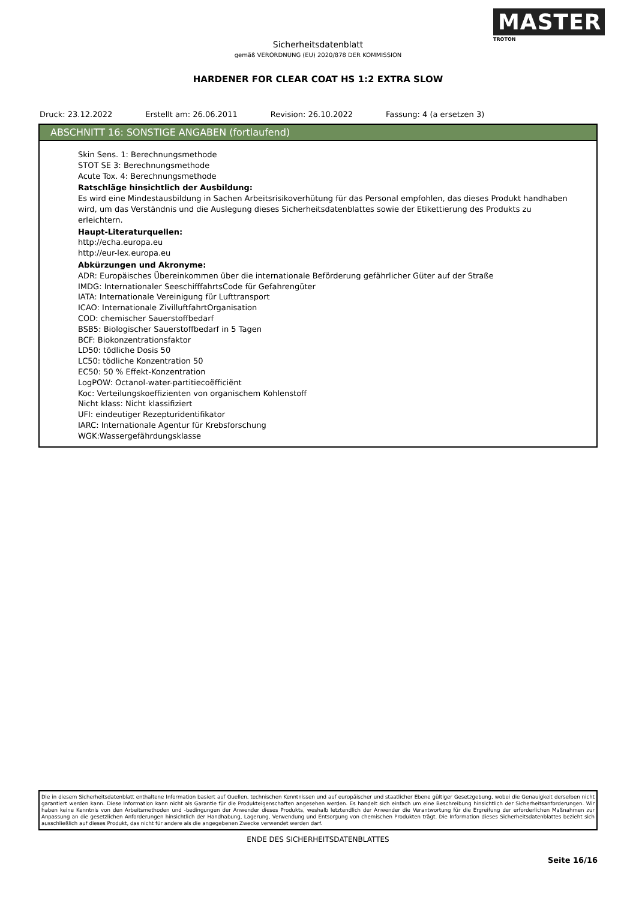MASTER
TROTON
Sicherheitsdatenblatt
gemäß VERORDNUNG (EU) 2020/878 DER KOMMISSION
HARDENER FOR CLEAR COAT HS 1:2 EXTRA SLOW
Druck: 23.12.2022 Erstellt am: 26.06.2011 Revision: 26.10.2022 Fassung: 4 (a ersetzen 3)
ABSCHNITT 16: SONSTIGE ANGABEN (fortlaufend)
Skin Sens. 1: Berechnungsmethode
STOT SE 3: Berechnungsmethode
Acute Tox. 4: Berechnungsmethode
Ratschläge hinsichtlich der Ausbildung:
Es wird eine Mindestausbildung in Sachen Arbeitsrisikoverhütung für das Personal empfohlen, das dieses Produkt handhaben wird, um das Verständnis und die Auslegung dieses Sicherheitsdatenblattes sowie der Etikettierung des Produkts zu erleichtern.
Haupt-Literaturquellen:
http://echa.europa.eu
http://eur-lex.europa.eu
Abkürzungen und Akronyme:
ADR: Europäisches Übereinkommen über die internationale Beförderung gefährlicher Güter auf der Straße
IMDG: Internationaler SeeschifffahrtsCode für Gefahrengüter
IATA: Internationale Vereinigung für Lufttransport
ICAO: Internationale ZivilluftfahrtOrganisation
COD: chemischer Sauerstoffbedarf
BSB5: Biologischer Sauerstoffbedarf in 5 Tagen
BCF: Biokonzentrationsfaktor
LD50: tödliche Dosis 50
LC50: tödliche Konzentration 50
EC50: 50 % Effekt-Konzentration
LogPOW: Octanol-water-partitiecoëfficiënt
Koc: Verteilungskoeffizienten von organischem Kohlenstoff
Nicht klass: Nicht klassifiziert
UFI: eindeutiger Rezepturidentifikator
IARC: Internationale Agentur für Krebsforschung
WGK:Wassergefährdungsklasse
Die in diesem Sicherheitsdatenblatt enthaltene Information basiert auf Quellen, technischen Kenntnissen und auf europäischer und staatlicher Ebene gültiger Gesetzgebung, wobei die Genauigkeit derselben nicht garantiert werden kann. Diese Information kann nicht als Garantie für die Produkteigenschaften angesehen werden. Es handelt sich einfach um eine Beschreibung hinsichtlich der Sicherheitsanforderungen. Wir haben keine Kenntnis von den Arbeitsmethoden und -bedingungen der Anwender dieses Produkts, weshalb letztendlich der Anwender die Verantwortung für die Ergreifung der erforderlichen Maßnahmen zur Anpassung an die gesetzlichen Anforderungen hinsichtlich der Handhabung, Lagerung, Verwendung und Entsorgung von chemischen Produkten trägt. Die Information dieses Sicherheitsdatenblattes bezieht sich ausschließlich auf dieses Produkt, das nicht für andere als die angegebenen Zwecke verwendet werden darf.
ENDE DES SICHERHEITSDATENBLATTES
Seite 16/16